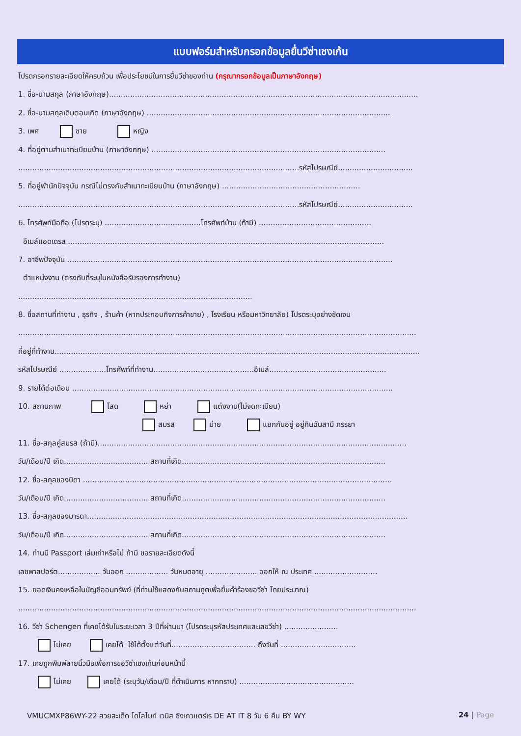แบบฟอร์มสำหรับกรอกข้อมูลยื่นวีซ่าเชงเก้น
โปรดกรอกรายละเอียดให้ครบถ้วน เพื่อประโยชน์ในการยื่นวีซ่าของท่าน (กรุณากรอกข้อมูลเป็นภาษาอังกฤษ)
1. ชื่อ-นามสกุล (ภาษาอังกฤษ)....................................................................................................................................
2. ชื่อ-นามสกุลเดิมตอนเกิด (ภาษาอังกฤษ) ........................................................................................................
3. เพศ ชาย หญิง
4. ที่อยู่ตามสำเนาทะเบียนบ้าน (ภาษาอังกฤษ) ....................................................................................................
........................................................................................................................รหัสไปรษณีย์................................
5. ที่อยู่พำนักปัจจุบัน กรณีไม่ตรงกับสำเนาทะเบียนบ้าน (ภาษาอังกฤษ) ...........................................................
........................................................................................................................รหัสไปรษณีย์................................
6. โทรศัพท์มือถือ (โปรดระบุ) .........................................โทรศัพท์บ้าน (ถ้ามี) ................................................
อีเมล์แอดเดรส .......................................................................................................................................
7. อาชีพปัจจุบัน ...........................................................................................................................................
ตำแหน่งงาน (ตรงกับที่ระบุในหนังสือรับรองการทำงาน)
....................................................................................................
8. ชื่อสถานที่ทำงาน , ธุรกิจ , ร้านค้า (หากประกอบกิจการค้าขาย) , โรงเรียน หรือมหาวิทยาลัย) โปรดระบุอย่างชัดเจน
..........................................................................................................................................................................
ที่อยู่ที่ทำงาน............................................................................................................................................................
รหัสไปรษณีย์ ....................โทรศัพท์ที่ทำงาน...........................................อีเมล์..................................................
9. รายได้ต่อเดือน .........................................................................................................................................
10. สถานภาพ โสด หย่า แต่งงาน(ไม่จดทะเบียน)
สมรส ม่าย แยกกันอยู่ อยู่กินฉันสามี ภรรยา
11. ชื่อ-สกุลคู่สมรส (ถ้ามี)....................................................................................................................................
วัน/เดือน/ปี เกิด.................................... สถานที่เกิด.......................................................................................
12. ชื่อ-สกุลของบิดา ....................................................................................................................................
วัน/เดือน/ปี เกิด.................................... สถานที่เกิด.......................................................................................
13. ชื่อ-สกุลของมารดา.........................................................................................................................................
วัน/เดือน/ปี เกิด.................................... สถานที่เกิด.......................................................................................
14. ท่านมี Passport เล่มเก่าหรือไม่ ถ้ามี ขอรายละเอียดดังนี้
เลขพาสปอร์ต.................. วันออก .................. วันหมดอายุ ...................... ออกให้ ณ ประเทศ ...........................
15. ยอดเงินคงเหลือในบัญชีออมทรัพย์ (ที่ท่านใช้แสดงกับสถานทูตเพื่อยื่นคำร้องขอวีซ่า โดยประมาณ)
..........................................................................................................................................................................
16. วีซ่า Schengen ที่เคยได้รับในระยะเวลา 3 ปีที่ผ่านมา (โปรดระบุรหัสประเทศและเลขวีซ่า) .......................
ไม่เคย เคยได้ ใช้ได้ตั้งแต่วันที่.................................... ถึงวันที่ ................................
17. เคยถูกพิมพ์ลายนิ้วมือเพื่อการขอวีซ่าเชงเก้นก่อนหน้านี้
ไม่เคย เคยได้ (ระบุวัน/เดือน/ปี ที่ดำเนินการ หากทราบ) .................................................
VMUCMXP86WY-22 สวยสะเด็ด โดโลไมท์ เวนิส ซิงเกวแตร์เร DE AT IT 8 วัน 6 คืน BY WY 24 | Page